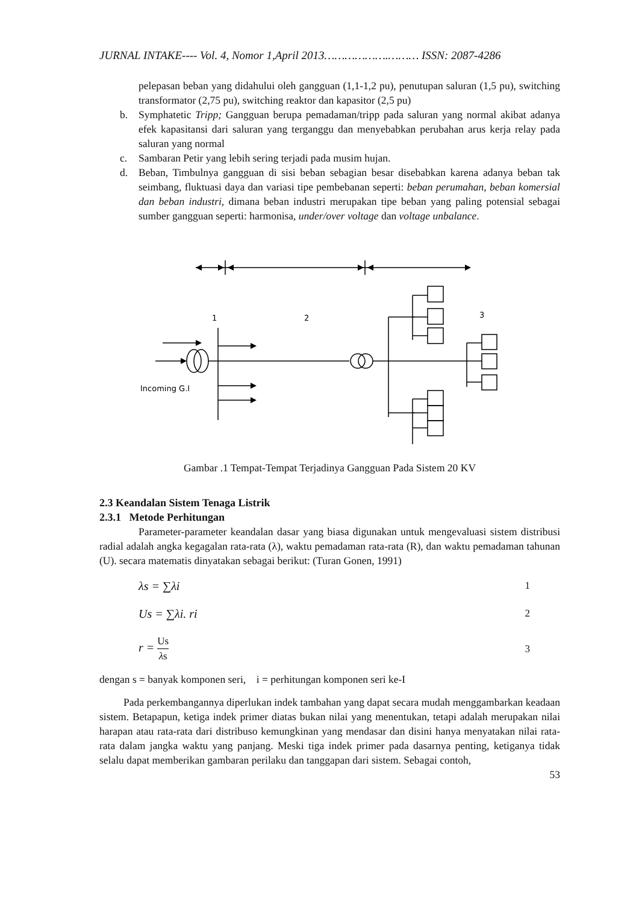JURNAL INTAKE---- Vol. 4, Nomor 1,April 2013……………….……… ISSN: 2087-4286
pelepasan beban yang didahului oleh gangguan (1,1-1,2 pu), penutupan saluran (1,5 pu), switching transformator (2,75 pu), switching reaktor dan kapasitor (2,5 pu)
b. Symphatetic Tripp; Gangguan berupa pemadaman/tripp pada saluran yang normal akibat adanya efek kapasitansi dari saluran yang terganggu dan menyebabkan perubahan arus kerja relay pada saluran yang normal
c. Sambaran Petir yang lebih sering terjadi pada musim hujan.
d. Beban, Timbulnya gangguan di sisi beban sebagian besar disebabkan karena adanya beban tak seimbang, fluktuasi daya dan variasi tipe pembebanan seperti: beban perumahan, beban komersial dan beban industri, dimana beban industri merupakan tipe beban yang paling potensial sebagai sumber gangguan seperti: harmonisa, under/over voltage dan voltage unbalance.
1
2
3
Incoming G.I
Gambar .1 Tempat-Tempat Terjadinya Gangguan Pada Sistem 20 KV
2.3 Keandalan Sistem Tenaga Listrik
2.3.1 Metode Perhitungan
Parameter-parameter keandalan dasar yang biasa digunakan untuk mengevaluasi sistem distribusi radial adalah angka kegagalan rata-rata (λ), waktu pemadaman rata-rata (R), dan waktu pemadaman tahunan (U). secara matematis dinyatakan sebagai berikut: (Turan Gonen, 1991)
λs = ∑λi 1
Us = ∑λi. ri 2
r = Us λs 3
dengan s = banyak komponen seri, i = perhitungan komponen seri ke-I
Pada perkembangannya diperlukan indek tambahan yang dapat secara mudah menggambarkan keadaan sistem. Betapapun, ketiga indek primer diatas bukan nilai yang menentukan, tetapi adalah merupakan nilai harapan atau rata-rata dari distribuso kemungkinan yang mendasar dan disini hanya menyatakan nilai rata-rata dalam jangka waktu yang panjang. Meski tiga indek primer pada dasarnya penting, ketiganya tidak selalu dapat memberikan gambaran perilaku dan tanggapan dari sistem. Sebagai contoh,
53